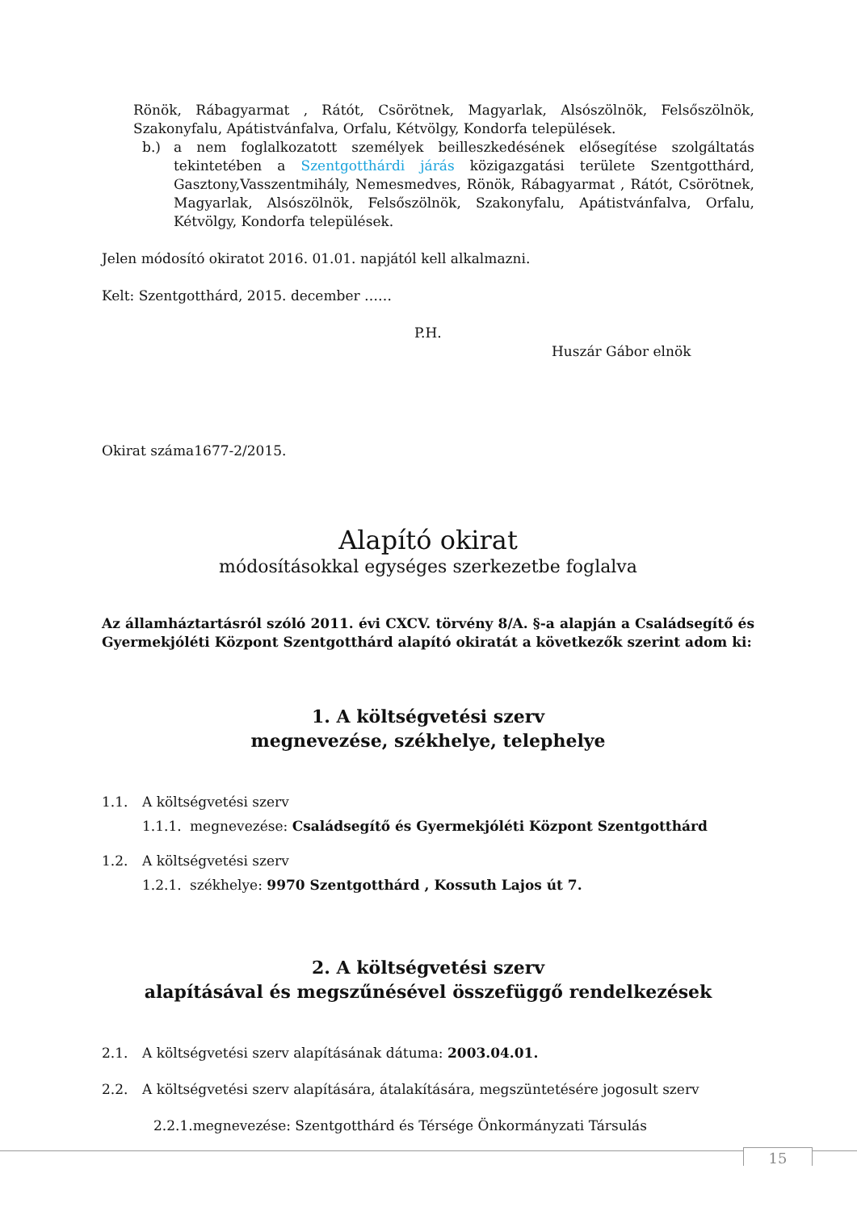Rönök, Rábagyarmat , Rátót, Csörötnek, Magyarlak, Alsószölnök, Felsőszölnök, Szakonyfalu, Apátistvánfalva, Orfalu, Kétvölgy, Kondorfa települések.
b.) a nem foglalkozatott személyek beilleszkedésének elősegítése szolgáltatás tekintetében a Szentgotthárdi járás közigazgatási területe Szentgotthárd, Gasztony,Vasszentmihály, Nemesmedves, Rönök, Rábagyarmat , Rátót, Csörötnek, Magyarlak, Alsószölnök, Felsőszölnök, Szakonyfalu, Apátistvánfalva, Orfalu, Kétvölgy, Kondorfa települések.
Jelen módosító okiratot 2016. 01.01. napjától kell alkalmazni.
Kelt: Szentgotthárd, 2015. december ……
P.H.
Huszár Gábor elnök
Okirat száma1677-2/2015.
Alapító okirat
módosításokkal egységes szerkezetbe foglalva
Az államháztartásról szóló 2011. évi CXCV. törvény 8/A. §-a alapján a Családsegítő és Gyermekjóléti Központ Szentgotthárd alapító okiratát a következők szerint adom ki:
1. A költségvetési szerv
megnevezése, székhelye, telephelye
1.1. A költségvetési szerv
1.1.1. megnevezése: Családsegítő és Gyermekjóléti Központ Szentgotthárd
1.2. A költségvetési szerv
1.2.1. székhelye: 9970 Szentgotthárd , Kossuth Lajos út 7.
2. A költségvetési szerv
alapításával és megszűnésével összefüggő rendelkezések
2.1. A költségvetési szerv alapításának dátuma: 2003.04.01.
2.2. A költségvetési szerv alapítására, átalakítására, megszüntetésére jogosult szerv
2.2.1.megnevezése: Szentgotthárd és Térsége Önkormányzati Társulás
15